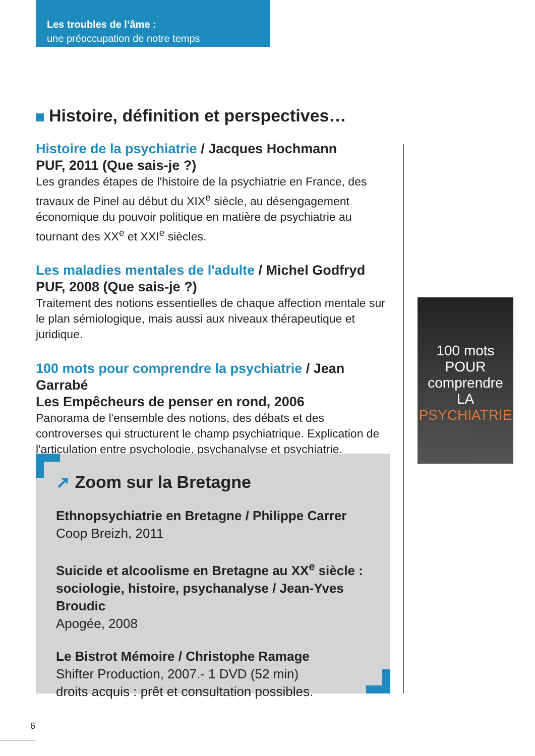Les troubles de l’âme :
une préoccupation de notre temps
Histoire, définition et perspectives…
Histoire de la psychiatrie / Jacques Hochmann
PUF, 2011 (Que sais-je ?)
Les grandes étapes de l'histoire de la psychiatrie en France, des travaux de Pinel au début du XIX<sup>e</sup> siècle, au désengagement économique du pouvoir politique en matière de psychiatrie au tournant des XX<sup>e</sup> et XXI<sup>e</sup> siècles.
Les maladies mentales de l'adulte / Michel Godfryd
PUF, 2008 (Que sais-je ?)
Traitement des notions essentielles de chaque affection mentale sur le plan sémiologique, mais aussi aux niveaux thérapeutique et juridique.
100 mots pour comprendre la psychiatrie / Jean Garrabé
Les Empêcheurs de penser en rond, 2006
Panorama de l'ensemble des notions, des débats et des controverses qui structurent le champ psychiatrique. Explication de l'articulation entre psychologie, psychanalyse et psychiatrie.
100 mots
POUR comprendre
LA
PSYCHIATRIE
➚ Zoom sur la Bretagne
Ethnopsychiatrie en Bretagne / Philippe Carrer
Coop Breizh, 2011
Suicide et alcoolisme en Bretagne au XX<sup>e</sup> siècle : sociologie, histoire, psychanalyse / Jean-Yves Broudic
Apogée, 2008
Le Bistrot Mémoire / Christophe Ramage
Shifter Production, 2007.- 1 DVD (52 min)
droits acquis : prêt et consultation possibles.
6